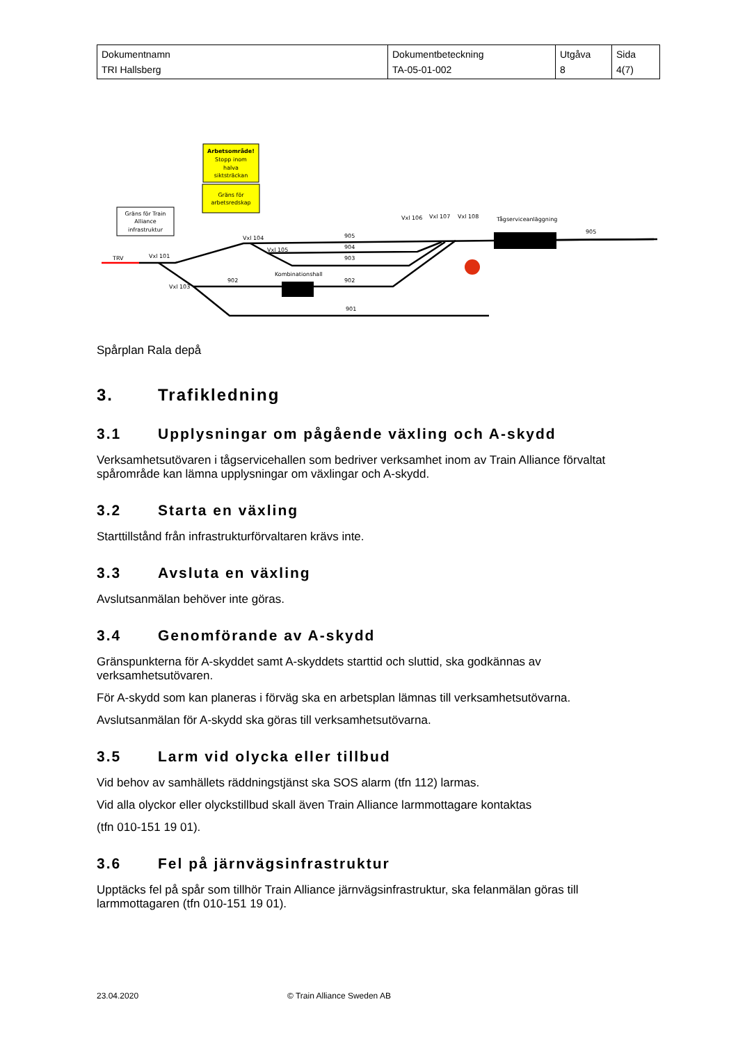| Dokumentnamn TRI Hallsberg | Dokumentbeteckning TA-05-01-002 | Utgåva 8 | Sida 4(7) |
Arbetsområde!
Stopp inom
halva
siktsträckan
Gräns för
arbetsredskap
Gräns för Train
Alliance
infrastruktur
TRV
Vxl 101
Vxl 103
Vxl 104
Vxl 105
Vxl 106
Vxl 107
Vxl 108
Tågserviceanläggning
905
905
904
903
902
902
901
Kombinationshall
Spårplan Rala depå
3. Trafikledning
3.1 Upplysningar om pågående växling och A-skydd
Verksamhetsutövaren i tågservicehallen som bedriver verksamhet inom av Train Alliance förvaltat spårområde kan lämna upplysningar om växlingar och A-skydd.
3.2 Starta en växling
Starttillstånd från infrastrukturförvaltaren krävs inte.
3.3 Avsluta en växling
Avslutsanmälan behöver inte göras.
3.4 Genomförande av A-skydd
Gränspunkterna för A-skyddet samt A-skyddets starttid och sluttid, ska godkännas av verksamhetsutövaren.
För A-skydd som kan planeras i förväg ska en arbetsplan lämnas till verksamhetsutövarna.
Avslutsanmälan för A-skydd ska göras till verksamhetsutövarna.
3.5 Larm vid olycka eller tillbud
Vid behov av samhällets räddningstjänst ska SOS alarm (tfn 112) larmas.
Vid alla olyckor eller olyckstillbud skall även Train Alliance larmmottagare kontaktas
(tfn 010-151 19 01).
3.6 Fel på järnvägsinfrastruktur
Upptäcks fel på spår som tillhör Train Alliance järnvägsinfrastruktur, ska felanmälan göras till larmmottagaren (tfn 010-151 19 01).
23.04.2020 © Train Alliance Sweden AB